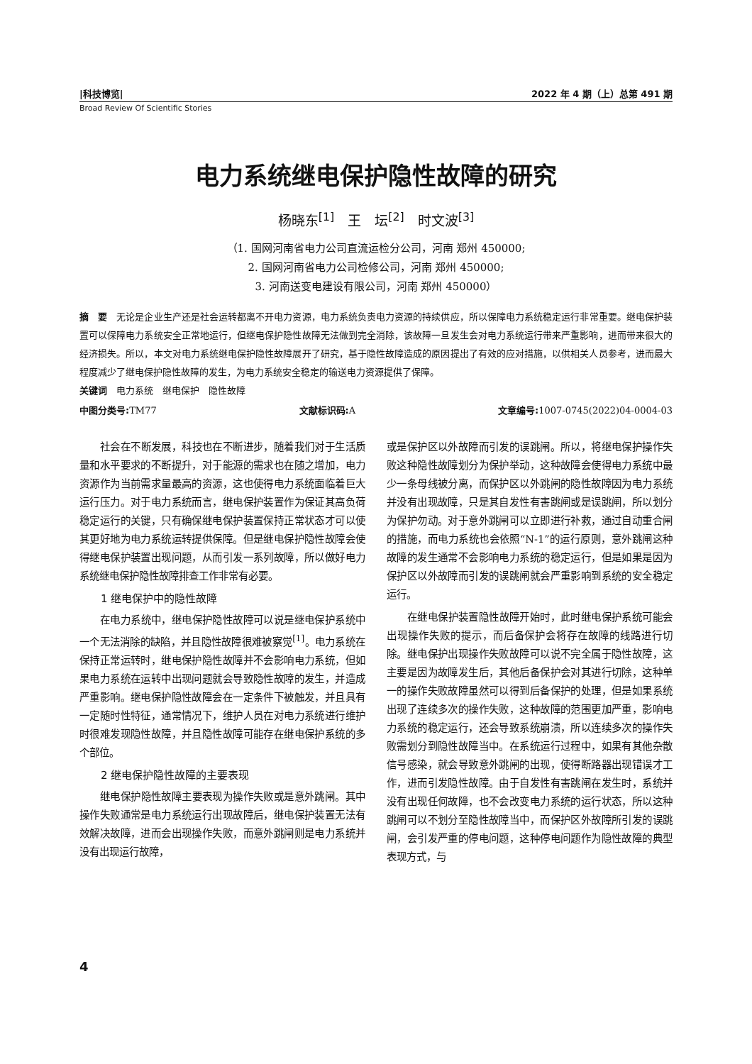|科技博览| 2022 年 4 期（上）总第 491 期
Broad Review Of Scientific Stories
电力系统继电保护隐性故障的研究
杨晓东<sup>[1]</sup>　王　坛<sup>[2]</sup>　时文波<sup>[3]</sup>
（1. 国网河南省电力公司直流运检分公司，河南 郑州 450000;
2. 国网河南省电力公司检修公司，河南 郑州 450000;
3. 河南送变电建设有限公司，河南 郑州 450000）
摘　要　无论是企业生产还是社会运转都离不开电力资源，电力系统负责电力资源的持续供应，所以保障电力系统稳定运行非常重要。继电保护装置可以保障电力系统安全正常地运行，但继电保护隐性故障无法做到完全消除，该故障一旦发生会对电力系统运行带来严重影响，进而带来很大的经济损失。所以，本文对电力系统继电保护隐性故障展开了研究，基于隐性故障造成的原因提出了有效的应对措施，以供相关人员参考，进而最大程度减少了继电保护隐性故障的发生，为电力系统安全稳定的输送电力资源提供了保障。
关键词　电力系统　继电保护　隐性故障
中图分类号: TM77 文献标识码: A 文章编号: 1007-0745(2022)04-0004-03
社会在不断发展，科技也在不断进步，随着我们对于生活质量和水平要求的不断提升，对于能源的需求也在随之增加，电力资源作为当前需求量最高的资源，这也使得电力系统面临着巨大运行压力。对于电力系统而言，继电保护装置作为保证其高负荷稳定运行的关键，只有确保继电保护装置保持正常状态才可以使其更好地为电力系统运转提供保障。但是继电保护隐性故障会使得继电保护装置出现问题，从而引发一系列故障，所以做好电力系统继电保护隐性故障排查工作非常有必要。
1 继电保护中的隐性故障
在电力系统中，继电保护隐性故障可以说是继电保护系统中一个无法消除的缺陷，并且隐性故障很难被察觉<sup>[1]</sup>。电力系统在保持正常运转时，继电保护隐性故障并不会影响电力系统，但如果电力系统在运转中出现问题就会导致隐性故障的发生，并造成严重影响。继电保护隐性故障会在一定条件下被触发，并且具有一定随时性特征，通常情况下，维护人员在对电力系统进行维护时很难发现隐性故障，并且隐性故障可能存在继电保护系统的多个部位。
2 继电保护隐性故障的主要表现
继电保护隐性故障主要表现为操作失败或是意外跳闸。其中操作失败通常是电力系统运行出现故障后，继电保护装置无法有效解决故障，进而会出现操作失败，而意外跳闸则是电力系统并没有出现运行故障，
或是保护区以外故障而引发的误跳闸。所以，将继电保护操作失败这种隐性故障划分为保护举动，这种故障会使得电力系统中最少一条母线被分离，而保护区以外跳闸的隐性故障因为电力系统并没有出现故障，只是其自发性有害跳闸或是误跳闸，所以划分为保护勿动。对于意外跳闸可以立即进行补救，通过自动重合闸的措施，而电力系统也会依照“N-1”的运行原则，意外跳闸这种故障的发生通常不会影响电力系统的稳定运行，但是如果是因为保护区以外故障而引发的误跳闸就会严重影响到系统的安全稳定运行。
在继电保护装置隐性故障开始时，此时继电保护系统可能会出现操作失败的提示，而后备保护会将存在故障的线路进行切除。继电保护出现操作失败故障可以说不完全属于隐性故障，这主要是因为故障发生后，其他后备保护会对其进行切除，这种单一的操作失败故障虽然可以得到后备保护的处理，但是如果系统出现了连续多次的操作失败，这种故障的范围更加严重，影响电力系统的稳定运行，还会导致系统崩溃，所以连续多次的操作失败需划分到隐性故障当中。在系统运行过程中，如果有其他杂散信号感染，就会导致意外跳闸的出现，使得断路器出现错误才工作，进而引发隐性故障。由于自发性有害跳闸在发生时，系统并没有出现任何故障，也不会改变电力系统的运行状态，所以这种跳闸可以不划分至隐性故障当中，而保护区外故障所引发的误跳闸，会引发严重的停电问题，这种停电问题作为隐性故障的典型表现方式，与
4